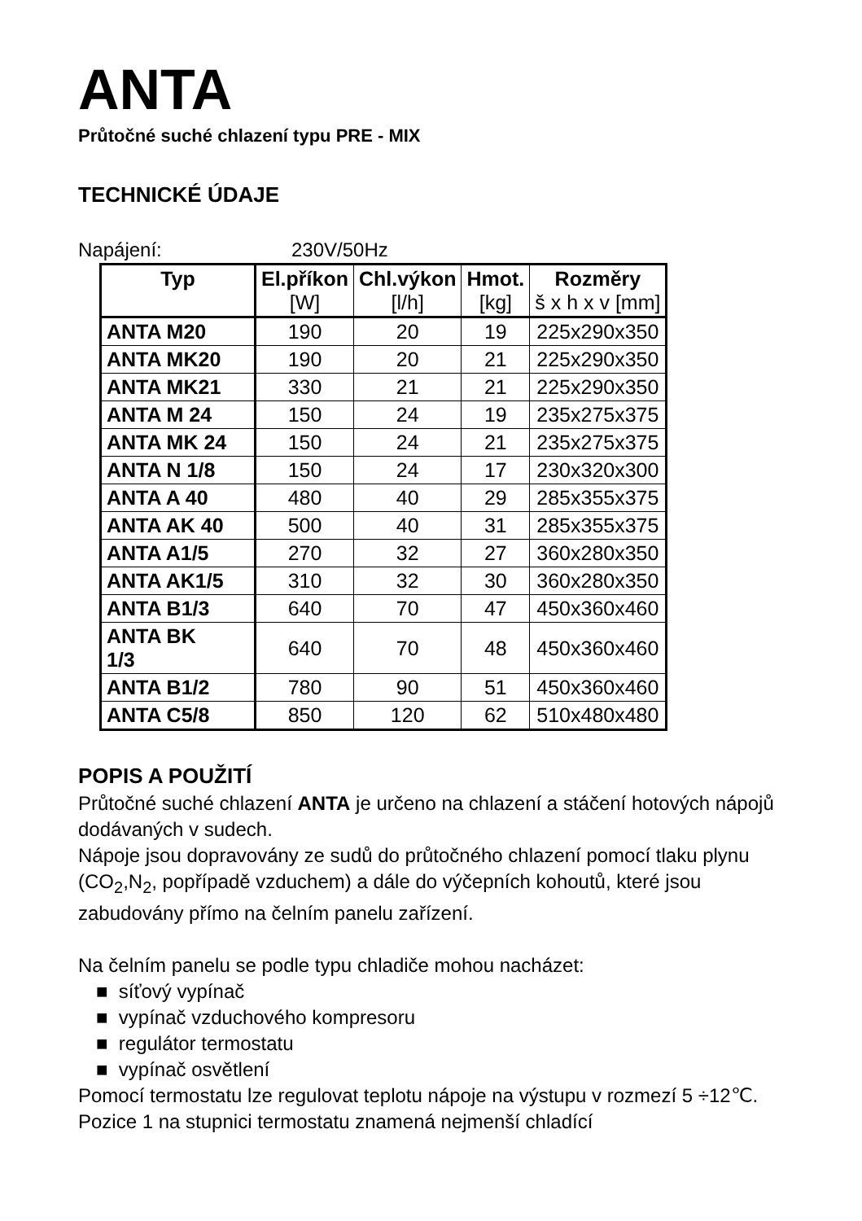ANTA
Průtočné suché chlazení typu PRE - MIX
TECHNICKÉ ÚDAJE
Napájení: 230V/50Hz
| Typ | El.příkon [W] | Chl.výkon [l/h] | Hmot. [kg] | Rozměry š x h x v [mm] |
| --- | --- | --- | --- | --- |
| ANTA M20 | 190 | 20 | 19 | 225x290x350 |
| ANTA MK20 | 190 | 20 | 21 | 225x290x350 |
| ANTA MK21 | 330 | 21 | 21 | 225x290x350 |
| ANTA M 24 | 150 | 24 | 19 | 235x275x375 |
| ANTA MK 24 | 150 | 24 | 21 | 235x275x375 |
| ANTA N 1/8 | 150 | 24 | 17 | 230x320x300 |
| ANTA A 40 | 480 | 40 | 29 | 285x355x375 |
| ANTA AK 40 | 500 | 40 | 31 | 285x355x375 |
| ANTA A1/5 | 270 | 32 | 27 | 360x280x350 |
| ANTA AK1/5 | 310 | 32 | 30 | 360x280x350 |
| ANTA B1/3 | 640 | 70 | 47 | 450x360x460 |
| ANTA BK 1/3 | 640 | 70 | 48 | 450x360x460 |
| ANTA B1/2 | 780 | 90 | 51 | 450x360x460 |
| ANTA C5/8 | 850 | 120 | 62 | 510x480x480 |
POPIS A POUŽITÍ
Průtočné suché chlazení ANTA je určeno na chlazení a stáčení hotových nápojů dodávaných v sudech.
Nápoje jsou dopravovány ze sudů do průtočného chlazení pomocí tlaku plynu (CO<sub>2</sub>,N<sub>2</sub>, popřípadě vzduchem) a dále do výčepních kohoutů, které jsou zabudovány přímo na čelním panelu zařízení.
Na čelním panelu se podle typu chladiče mohou nacházet:
■ síťový vypínač
■ vypínač vzduchového kompresoru
■ regulátor termostatu
■ vypínač osvětlení
Pomocí termostatu lze regulovat teplotu nápoje na výstupu v rozmezí 5 ÷12℃. Pozice 1 na stupnici termostatu znamená nejmenší chladící